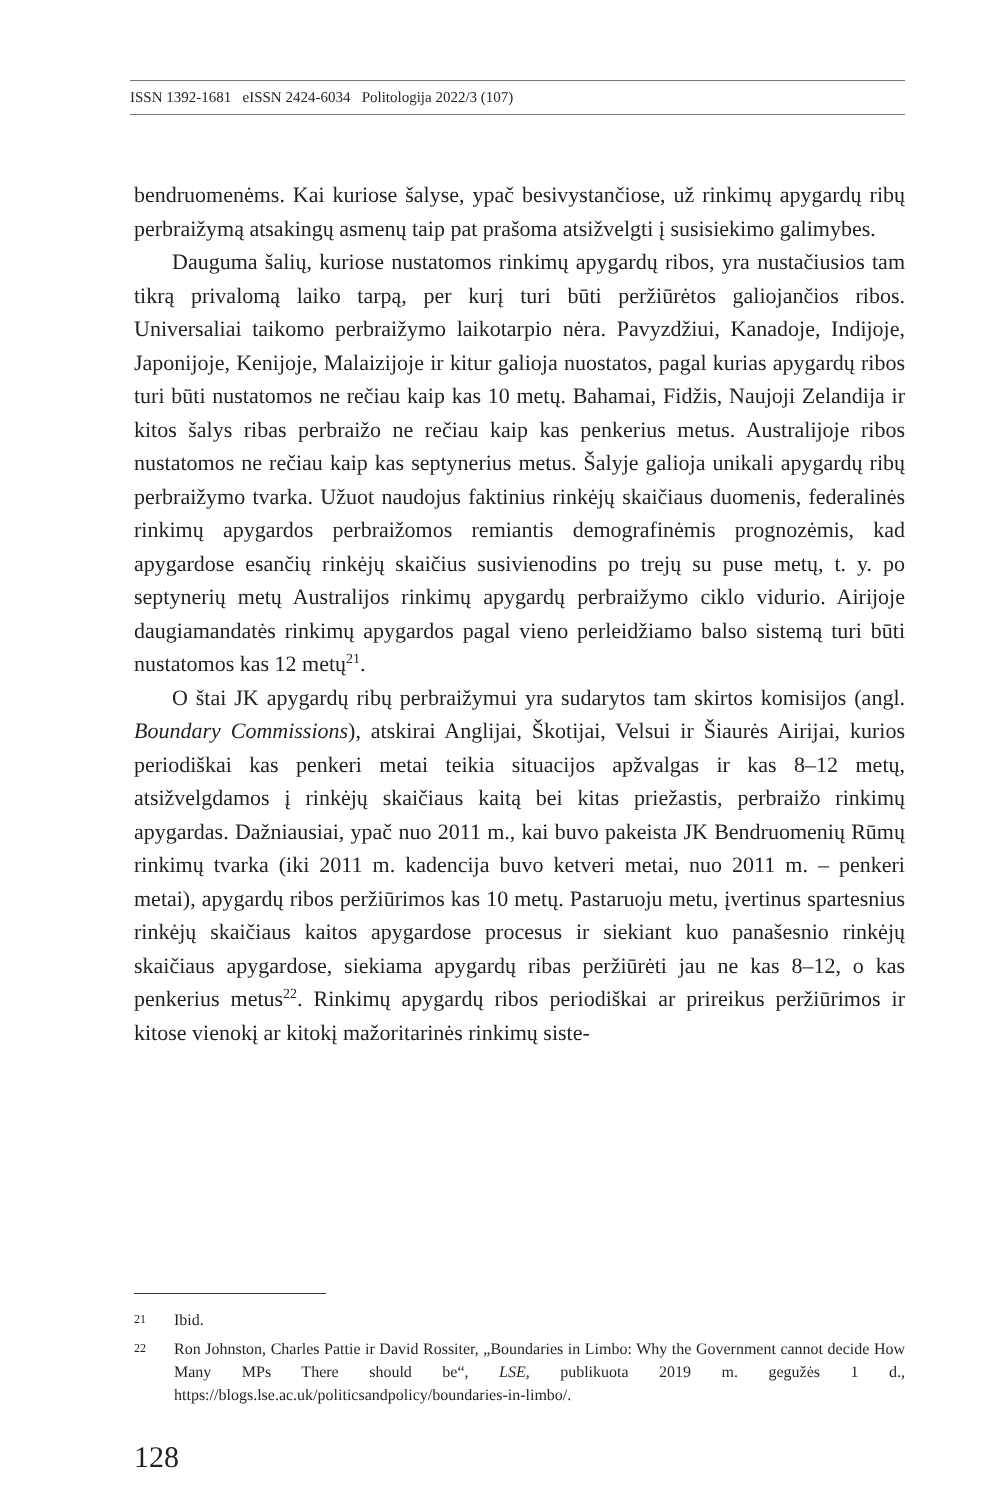ISSN 1392-1681 eISSN 2424-6034 Politologija 2022/3 (107)
bendruomenėms. Kai kuriose šalyse, ypač besivystančiose, už rinkimų apygardų ribų perbraižymą atsakingų asmenų taip pat prašoma atsižvelgti į susisiekimo galimybes.
Dauguma šalių, kuriose nustatomos rinkimų apygardų ribos, yra nustačiusios tam tikrą privalomą laiko tarpą, per kurį turi būti peržiūrėtos galiojančios ribos. Universaliai taikomo perbraižymo laikotarpio nėra. Pavyzdžiui, Kanadoje, Indijoje, Japonijoje, Kenijoje, Malaizijoje ir kitur galioja nuostatos, pagal kurias apygardų ribos turi būti nustatomos ne rečiau kaip kas 10 metų. Bahamai, Fidžis, Naujoji Zelandija ir kitos šalys ribas perbraižo ne rečiau kaip kas penkerius metus. Australijoje ribos nustatomos ne rečiau kaip kas septynerius metus. Šalyje galioja unikali apygardų ribų perbraižymo tvarka. Užuot naudojus faktinius rinkėjų skaičiaus duomenis, federalinės rinkimų apygardos perbraižomos remiantis demografinėmis prognozėmis, kad apygardose esančių rinkėjų skaičius susivienodins po trejų su puse metų, t. y. po septynerių metų Australijos rinkimų apygardų perbraižymo ciklo vidurio. Airijoje daugiamandatės rinkimų apygardos pagal vieno perleidžiamo balso sistemą turi būti nustatomos kas 12 metų<sup>21</sup>.
O štai JK apygardų ribų perbraižymui yra sudarytos tam skirtos komisijos (angl. Boundary Commissions), atskirai Anglijai, Škotijai, Velsui ir Šiaurės Airijai, kurios periodiškai kas penkeri metai teikia situacijos apžvalgas ir kas 8–12 metų, atsižvelgdamos į rinkėjų skaičiaus kaitą bei kitas priežastis, perbraižo rinkimų apygardas. Dažniausiai, ypač nuo 2011 m., kai buvo pakeista JK Bendruomenių Rūmų rinkimų tvarka (iki 2011 m. kadencija buvo ketveri metai, nuo 2011 m. – penkeri metai), apygardų ribos peržiūrimos kas 10 metų. Pastaruoju metu, įvertinus spartesnius rinkėjų skaičiaus kaitos apygardose procesus ir siekiant kuo panašesnio rinkėjų skaičiaus apygardose, siekiama apygardų ribas peržiūrėti jau ne kas 8–12, o kas penkerius metus<sup>22</sup>. Rinkimų apygardų ribos periodiškai ar prireikus peržiūrimos ir kitose vienokį ar kitokį mažoritarinės rinkimų siste-
21 Ibid.
22 Ron Johnston, Charles Pattie ir David Rossiter, „Boundaries in Limbo: Why the Government cannot decide How Many MPs There should be“, LSE, publikuota 2019 m. gegužės 1 d., https://blogs.lse.ac.uk/politicsandpolicy/boundaries-in-limbo/.
128